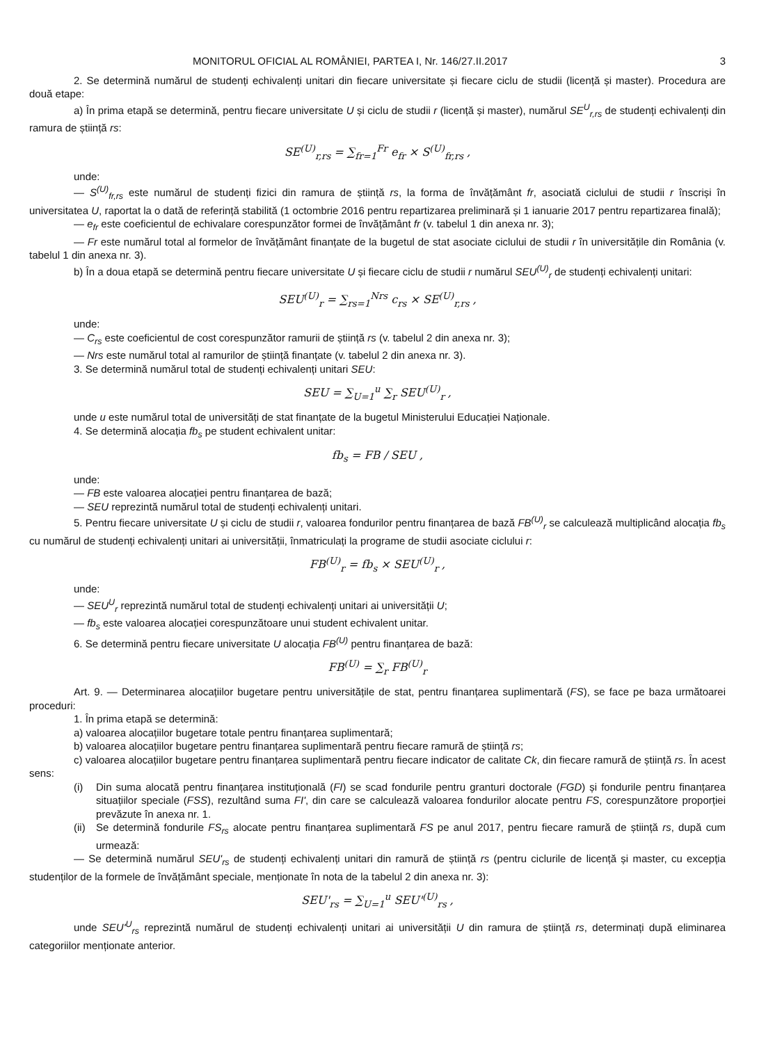MONITORUL OFICIAL AL ROMÂNIEI, PARTEA I, Nr. 146/27.II.2017 3
2. Se determină numărul de studenți echivalenți unitari din fiecare universitate și fiecare ciclu de studii (licență și master). Procedura are două etape:
a) În prima etapă se determină, pentru fiecare universitate U și ciclu de studii r (licență și master), numărul SE<sup>U</sup><sub>r,rs</sub> de studenți echivalenți din ramura de știință rs:
SE<sup>(U)</sup><sub>r,rs</sub> = ∑<sub>fr=1</sub><sup>Fr</sup> e<sub>fr</sub> × S<sup>(U)</sup><sub>fr,rs</sub> ,
unde:
— S<sup>(U)</sup><sub>fr,rs</sub> este numărul de studenți fizici din ramura de știință rs, la forma de învățământ fr, asociată ciclului de studii r înscriși în universitatea U, raportat la o dată de referință stabilită (1 octombrie 2016 pentru repartizarea preliminară și 1 ianuarie 2017 pentru repartizarea finală);
— e<sub>fr</sub> este coeficientul de echivalare corespunzător formei de învățământ fr (v. tabelul 1 din anexa nr. 3);
— Fr este numărul total al formelor de învățământ finanțate de la bugetul de stat asociate ciclului de studii r în universitățile din România (v. tabelul 1 din anexa nr. 3).
b) În a doua etapă se determină pentru fiecare universitate U și fiecare ciclu de studii r numărul SEU<sup>(U)</sup><sub>r</sub> de studenți echivalenți unitari:
SEU<sup>(U)</sup><sub>r</sub> = ∑<sub>rs=1</sub><sup>Nrs</sup> c<sub>rs</sub> × SE<sup>(U)</sup><sub>r,rs</sub> ,
unde:
— C<sub>rs</sub> este coeficientul de cost corespunzător ramurii de știință rs (v. tabelul 2 din anexa nr. 3);
— Nrs este numărul total al ramurilor de știință finanțate (v. tabelul 2 din anexa nr. 3).
3. Se determină numărul total de studenți echivalenți unitari SEU:
SEU = ∑<sub>U=1</sub><sup>u</sup> ∑<sub>r</sub> SEU<sup>(U)</sup><sub>r</sub> ,
unde u este numărul total de universități de stat finanțate de la bugetul Ministerului Educației Naționale.
4. Se determină alocația fb<sub>s</sub> pe student echivalent unitar:
fb<sub>s</sub> = FB / SEU ,
unde:
— FB este valoarea alocației pentru finanțarea de bază;
— SEU reprezintă numărul total de studenți echivalenți unitari.
5. Pentru fiecare universitate U și ciclu de studii r, valoarea fondurilor pentru finanțarea de bază FB<sup>(U)</sup><sub>r</sub> se calculează multiplicând alocația fb<sub>s</sub> cu numărul de studenți echivalenți unitari ai universității, înmatriculați la programe de studii asociate ciclului r:
FB<sup>(U)</sup><sub>r</sub> = fb<sub>s</sub> × SEU<sup>(U)</sup><sub>r</sub> ,
unde:
— SEU<sup>U</sup><sub>r</sub> reprezintă numărul total de studenți echivalenți unitari ai universității U;
— fb<sub>s</sub> este valoarea alocației corespunzătoare unui student echivalent unitar.
6. Se determină pentru fiecare universitate U alocația FB<sup>(U)</sup> pentru finanțarea de bază:
FB<sup>(U)</sup> = ∑<sub>r</sub> FB<sup>(U)</sup><sub>r</sub>
Art. 9. — Determinarea alocațiilor bugetare pentru universitățile de stat, pentru finanțarea suplimentară (FS), se face pe baza următoarei proceduri:
1. În prima etapă se determină:
a) valoarea alocațiilor bugetare totale pentru finanțarea suplimentară;
b) valoarea alocațiilor bugetare pentru finanțarea suplimentară pentru fiecare ramură de știință rs;
c) valoarea alocațiilor bugetare pentru finanțarea suplimentară pentru fiecare indicator de calitate Ck, din fiecare ramură de știință rs. În acest sens:
(i) Din suma alocată pentru finanțarea instituțională (FI) se scad fondurile pentru granturi doctorale (FGD) și fondurile pentru finanțarea situațiilor speciale (FSS), rezultând suma FI', din care se calculează valoarea fondurilor alocate pentru FS, corespunzătore proporției prevăzute în anexa nr. 1.
(ii)
Se determină fondurile FS<sub>rs</sub> alocate pentru finanțarea suplimentară FS pe anul 2017, pentru fiecare ramură de știință rs, după cum urmează:
— Se determină numărul SEU'<sub>rs</sub> de studenți echivalenți unitari din ramură de știință rs (pentru ciclurile de licență și master, cu excepția studenților de la formele de învățământ speciale, menționate în nota de la tabelul 2 din anexa nr. 3):
SEU'<sub>rs</sub> = ∑<sub>U=1</sub><sup>u</sup> SEU'<sup>(U)</sup><sub>rs</sub> ,
unde SEU'<sup>U</sup><sub>rs</sub> reprezintă numărul de studenți echivalenți unitari ai universității U din ramura de știință rs, determinați după eliminarea categoriilor menționate anterior.